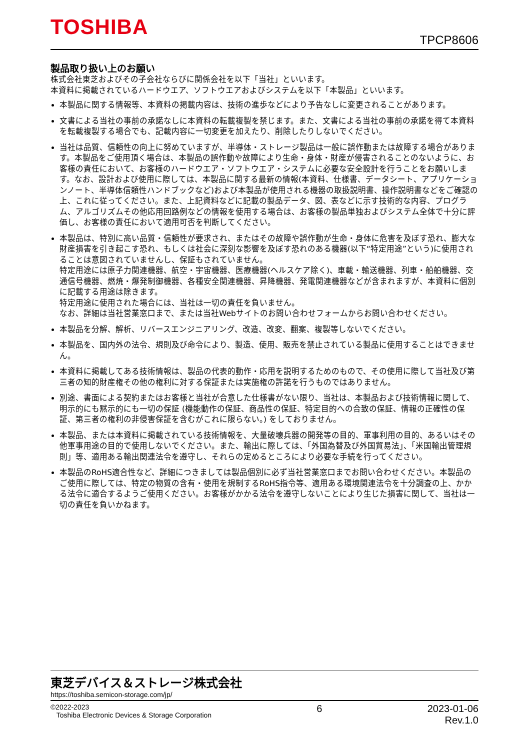TOSHIBA
TPCP8606
製品取り扱い上のお願い
株式会社東芝およびその子会社ならびに関係会社を以下「当社」といいます。
本資料に掲載されているハードウエア、ソフトウエアおよびシステムを以下「本製品」といいます。
本製品に関する情報等、本資料の掲載内容は、技術の進歩などにより予告なしに変更されることがあります。
文書による当社の事前の承諾なしに本資料の転載複製を禁じます。また、文書による当社の事前の承諾を得て本資料を転載複製する場合でも、記載内容に一切変更を加えたり、削除したりしないでください。
当社は品質、信頼性の向上に努めていますが、半導体・ストレージ製品は一般に誤作動または故障する場合があります。本製品をご使用頂く場合は、本製品の誤作動や故障により生命・身体・財産が侵害されることのないように、お客様の責任において、お客様のハードウエア・ソフトウエア・システムに必要な安全設計を行うことをお願いします。なお、設計および使用に際しては、本製品に関する最新の情報(本資料、仕様書、データシート、アプリケーションノート、半導体信頼性ハンドブックなど)および本製品が使用される機器の取扱説明書、操作説明書などをご確認の上、これに従ってください。また、上記資料などに記載の製品データ、図、表などに示す技術的な内容、プログラム、アルゴリズムその他応用回路例などの情報を使用する場合は、お客様の製品単独およびシステム全体で十分に評価し、お客様の責任において適用可否を判断してください。
本製品は、特別に高い品質・信頼性が要求され、またはその故障や誤作動が生命・身体に危害を及ぼす恐れ、膨大な財産損害を引き起こす恐れ、もしくは社会に深刻な影響を及ぼす恐れのある機器(以下“特定用途”という)に使用されることは意図されていませんし、保証もされていません。
特定用途には原子力関連機器、航空・宇宙機器、医療機器(ヘルスケア除く)、車載・輸送機器、列車・船舶機器、交通信号機器、燃焼・爆発制御機器、各種安全関連機器、昇降機器、発電関連機器などが含まれますが、本資料に個別に記載する用途は除きます。
特定用途に使用された場合には、当社は一切の責任を負いません。
なお、詳細は当社営業窓口まで、または当社Webサイトのお問い合わせフォームからお問い合わせください。
本製品を分解、解析、リバースエンジニアリング、改造、改変、翻案、複製等しないでください。
本製品を、国内外の法令、規則及び命令により、製造、使用、販売を禁止されている製品に使用することはできません。
本資料に掲載してある技術情報は、製品の代表的動作・応用を説明するためのもので、その使用に際して当社及び第三者の知的財産権その他の権利に対する保証または実施権の許諾を行うものではありません。
別途、書面による契約またはお客様と当社が合意した仕様書がない限り、当社は、本製品および技術情報に関して、明示的にも黙示的にも一切の保証 (機能動作の保証、商品性の保証、特定目的への合致の保証、情報の正確性の保証、第三者の権利の非侵害保証を含むがこれに限らない。) をしておりません。
本製品、または本資料に掲載されている技術情報を、大量破壊兵器の開発等の目的、軍事利用の目的、あるいはその他軍事用途の目的で使用しないでください。また、輸出に際しては、「外国為替及び外国貿易法」、「米国輸出管理規則」等、適用ある輸出関連法令を遵守し、それらの定めるところにより必要な手続を行ってください。
本製品のRoHS適合性など、詳細につきましては製品個別に必ず当社営業窓口までお問い合わせください。本製品のご使用に際しては、特定の物質の含有・使用を規制するRoHS指令等、適用ある環境関連法令を十分調査の上、かかる法令に適合するようご使用ください。お客様がかかる法令を遵守しないことにより生じた損害に関して、当社は一切の責任を負いかねます。
東芝デバイス＆ストレージ株式会社
https://toshiba.semicon-storage.com/jp/
©2022-2023
Toshiba Electronic Devices & Storage Corporation
6 2023-01-06
Rev.1.0